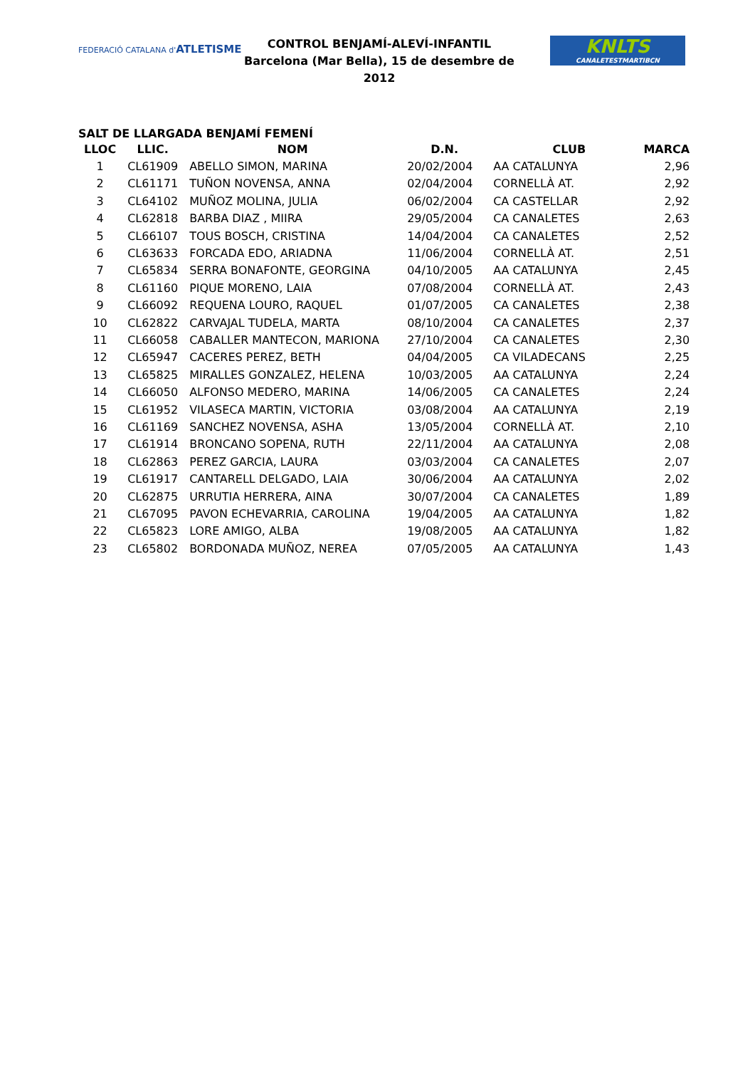FEDERACIÓ CATALANA d'ATLETISME
CONTROL BENJAMÍ-ALEVÍ-INFANTIL
Barcelona (Mar Bella), 15 de desembre de 2012
KNLTS
CANALETESTMARTIBCN
SALT DE LLARGADA BENJAMÍ FEMENÍ
| LLOC | LLIC. | NOM | D.N. | CLUB | MARCA |
| --- | --- | --- | --- | --- | --- |
| 1 | CL61909 | ABELLO SIMON, MARINA | 20/02/2004 | AA CATALUNYA | 2,96 |
| 2 | CL61171 | TUÑON NOVENSA, ANNA | 02/04/2004 | CORNELLÀ AT. | 2,92 |
| 3 | CL64102 | MUÑOZ MOLINA, JULIA | 06/02/2004 | CA CASTELLAR | 2,92 |
| 4 | CL62818 | BARBA DIAZ , MIIRA | 29/05/2004 | CA CANALETES | 2,63 |
| 5 | CL66107 | TOUS BOSCH, CRISTINA | 14/04/2004 | CA CANALETES | 2,52 |
| 6 | CL63633 | FORCADA EDO, ARIADNA | 11/06/2004 | CORNELLÀ AT. | 2,51 |
| 7 | CL65834 | SERRA BONAFONTE, GEORGINA | 04/10/2005 | AA CATALUNYA | 2,45 |
| 8 | CL61160 | PIQUE MORENO, LAIA | 07/08/2004 | CORNELLÀ AT. | 2,43 |
| 9 | CL66092 | REQUENA LOURO, RAQUEL | 01/07/2005 | CA CANALETES | 2,38 |
| 10 | CL62822 | CARVAJAL TUDELA, MARTA | 08/10/2004 | CA CANALETES | 2,37 |
| 11 | CL66058 | CABALLER MANTECON, MARIONA | 27/10/2004 | CA CANALETES | 2,30 |
| 12 | CL65947 | CACERES PEREZ, BETH | 04/04/2005 | CA VILADECANS | 2,25 |
| 13 | CL65825 | MIRALLES GONZALEZ, HELENA | 10/03/2005 | AA CATALUNYA | 2,24 |
| 14 | CL66050 | ALFONSO MEDERO, MARINA | 14/06/2005 | CA CANALETES | 2,24 |
| 15 | CL61952 | VILASECA MARTIN, VICTORIA | 03/08/2004 | AA CATALUNYA | 2,19 |
| 16 | CL61169 | SANCHEZ NOVENSA, ASHA | 13/05/2004 | CORNELLÀ AT. | 2,10 |
| 17 | CL61914 | BRONCANO SOPENA, RUTH | 22/11/2004 | AA CATALUNYA | 2,08 |
| 18 | CL62863 | PEREZ GARCIA, LAURA | 03/03/2004 | CA CANALETES | 2,07 |
| 19 | CL61917 | CANTARELL DELGADO, LAIA | 30/06/2004 | AA CATALUNYA | 2,02 |
| 20 | CL62875 | URRUTIA HERRERA, AINA | 30/07/2004 | CA CANALETES | 1,89 |
| 21 | CL67095 | PAVON ECHEVARRIA, CAROLINA | 19/04/2005 | AA CATALUNYA | 1,82 |
| 22 | CL65823 | LORE AMIGO, ALBA | 19/08/2005 | AA CATALUNYA | 1,82 |
| 23 | CL65802 | BORDONADA MUÑOZ, NEREA | 07/05/2005 | AA CATALUNYA | 1,43 |